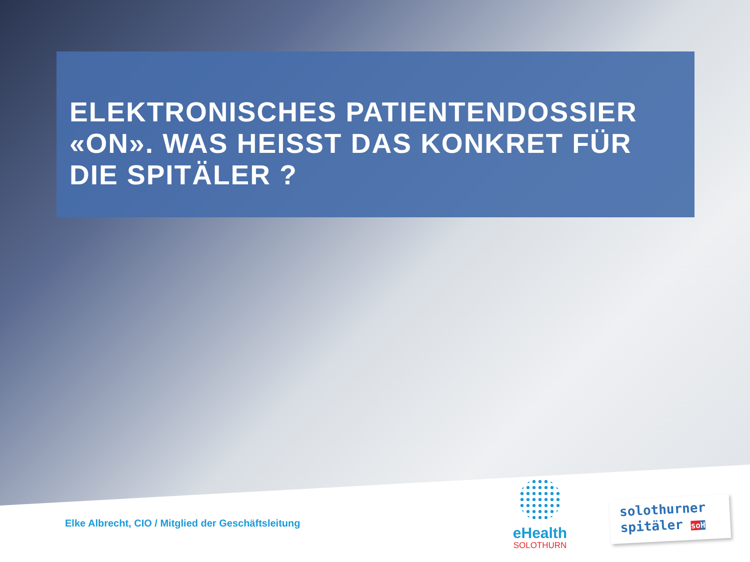ELEKTRONISCHES PATIENTENDOSSIER «ON». WAS HEISST DAS KONKRET FÜR DIE SPITÄLER ?
Elke Albrecht, CIO / Mitglied der Geschäftsleitung
eHealth
SOLOTHURN
solothurner
spitäler so H